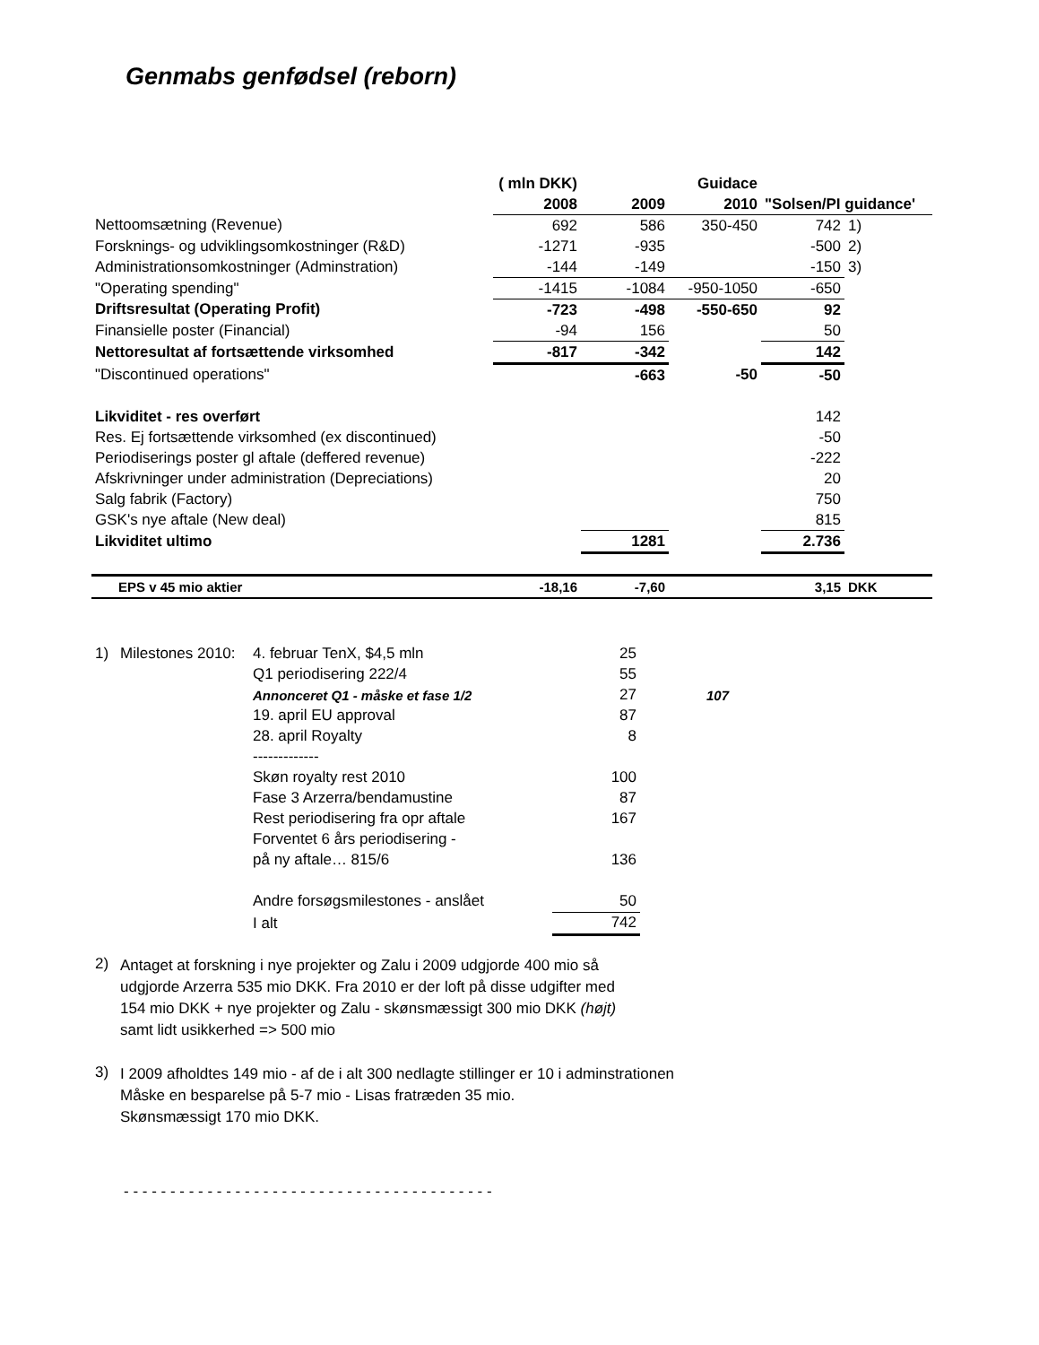Genmabs genfødsel (reborn)
| | ( mln DKK) | | Guidace | | |
| | 2008 | 2009 | 2010 | "Solsen/PI guidance' | |
| Nettoomsætning (Revenue) | 692 | 586 | 350-450 | 742 | 1) |
| Forsknings- og udviklingsomkostninger (R&D) | -1271 | -935 | | -500 | 2) |
| Administrationsomkostninger (Adminstration) | -144 | -149 | | -150 | 3) |
| "Operating spending" | -1415 | -1084 | -950-1050 | -650 | |
| Driftsresultat (Operating Profit) | -723 | -498 | -550-650 | 92 | |
| Finansielle poster (Financial) | -94 | 156 | | 50 | |
| Nettoresultat af fortsættende virksomhed | -817 | -342 | | 142 | |
| "Discontinued operations" | | -663 | -50 | -50 | |
| Likviditet - res overført | | | | 142 | |
| Res. Ej fortsættende virksomhed (ex discontinued) | | | | -50 | |
| Periodiserings poster gl aftale (deffered revenue) | | | | -222 | |
| Afskrivninger under administration (Depreciations) | | | | 20 | |
| Salg fabrik (Factory) | | | | 750 | |
| GSK's nye aftale (New deal) | | | | 815 | |
| Likviditet ultimo | | 1281 | | 2.736 | |
| EPS v 45 mio aktier | -18,16 | -7,60 | | 3,15 | DKK |
| 1) | Milestones 2010: | 4. februar TenX, $4,5 mln | 25 | |
| | | Q1 periodisering 222/4 | 55 | |
| | | Annonceret Q1 - måske et fase 1/2 | 27 | 107 |
| | | 19. april EU approval | 87 | |
| | | 28. april Royalty | 8 | |
| | | ------------- | | |
| | | Skøn royalty rest 2010 | 100 | |
| | | Fase 3 Arzerra/bendamustine | 87 | |
| | | Rest periodisering fra opr aftale | 167 | |
| | | Forventet 6 års periodisering - | | |
| | | på ny aftale… 815/6 | 136 | |
| | | Andre forsøgsmilestones - anslået | 50 | |
| | | I alt | 742 | |
| 2) | Antaget at forskning i nye projekter og Zalu i 2009 udgjorde 400 mio så udgjorde Arzerra 535 mio DKK. Fra 2010 er der loft på disse udgifter med 154 mio DKK + nye projekter og Zalu - skønsmæssigt 300 mio DKK (højt) samt lidt usikkerhed => 500 mio |
| 3) | I 2009 afholdtes 149 mio - af de i alt 300 nedlagte stillinger er 10 i adminstrationen Måske en besparelse på 5-7 mio - Lisas fratræden 35 mio. Skønsmæssigt 170 mio DKK. |
- - - - - - - - - - - - - - - - - - - - - - - - - - - - - - - - - - - - - - - -